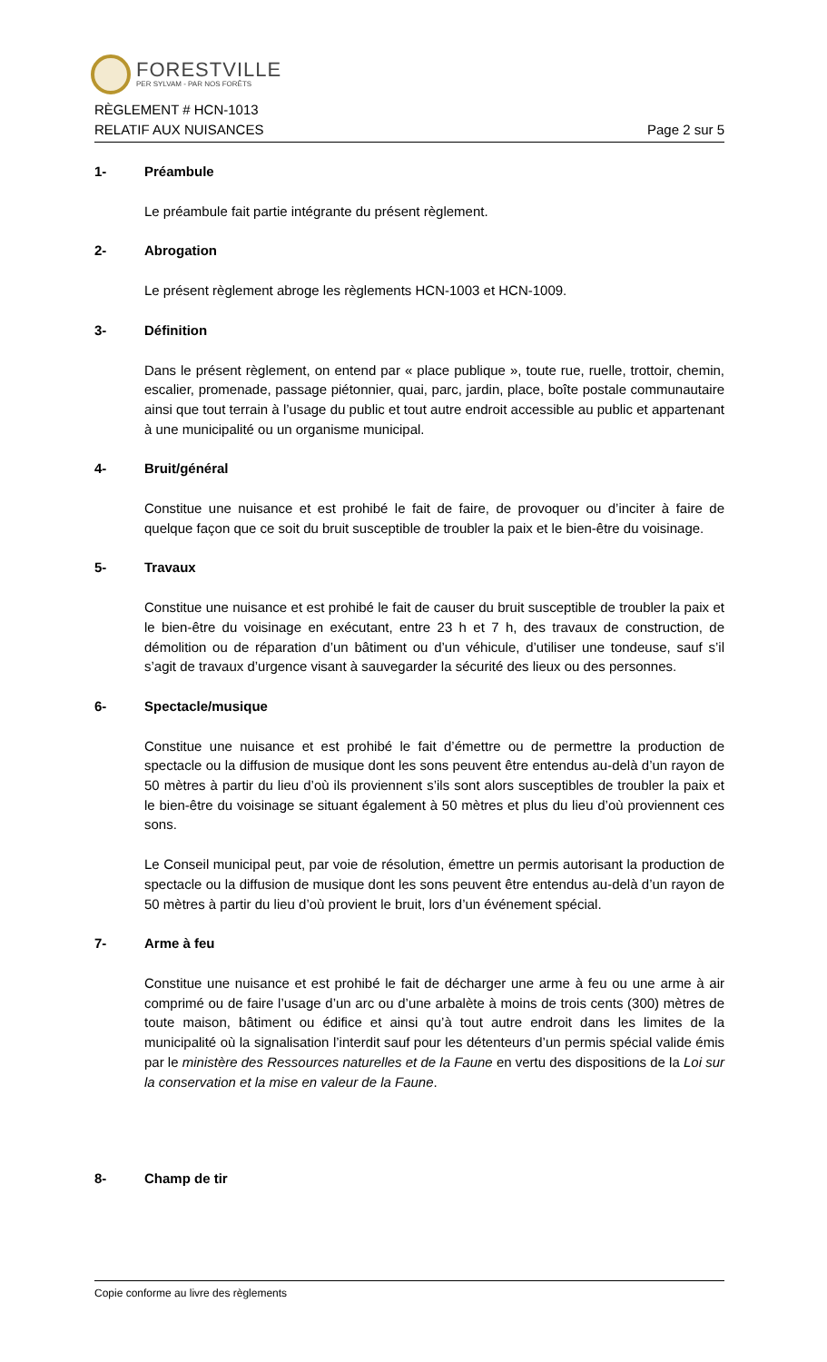FORESTVILLE
PER SYLVAM - PAR NOS FORÊTS
RÈGLEMENT # HCN-1013
RELATIF AUX NUISANCES Page 2 sur 5
1- Préambule
Le préambule fait partie intégrante du présent règlement.
2- Abrogation
Le présent règlement abroge les règlements HCN-1003 et HCN-1009.
3- Définition
Dans le présent règlement, on entend par « place publique », toute rue, ruelle, trottoir, chemin, escalier, promenade, passage piétonnier, quai, parc, jardin, place, boîte postale communautaire ainsi que tout terrain à l’usage du public et tout autre endroit accessible au public et appartenant à une municipalité ou un organisme municipal.
4- Bruit/général
Constitue une nuisance et est prohibé le fait de faire, de provoquer ou d’inciter à faire de quelque façon que ce soit du bruit susceptible de troubler la paix et le bien-être du voisinage.
5- Travaux
Constitue une nuisance et est prohibé le fait de causer du bruit susceptible de troubler la paix et le bien-être du voisinage en exécutant, entre 23 h et 7 h, des travaux de construction, de démolition ou de réparation d’un bâtiment ou d’un véhicule, d’utiliser une tondeuse, sauf s’il s’agit de travaux d’urgence visant à sauvegarder la sécurité des lieux ou des personnes.
6- Spectacle/musique
Constitue une nuisance et est prohibé le fait d’émettre ou de permettre la production de spectacle ou la diffusion de musique dont les sons peuvent être entendus au-delà d’un rayon de 50 mètres à partir du lieu d’où ils proviennent s’ils sont alors susceptibles de troubler la paix et le bien-être du voisinage se situant également à 50 mètres et plus du lieu d’où proviennent ces sons.
Le Conseil municipal peut, par voie de résolution, émettre un permis autorisant la production de spectacle ou la diffusion de musique dont les sons peuvent être entendus au-delà d’un rayon de 50 mètres à partir du lieu d’où provient le bruit, lors d’un événement spécial.
7- Arme à feu
Constitue une nuisance et est prohibé le fait de décharger une arme à feu ou une arme à air comprimé ou de faire l’usage d’un arc ou d’une arbalète à moins de trois cents (300) mètres de toute maison, bâtiment ou édifice et ainsi qu’à tout autre endroit dans les limites de la municipalité où la signalisation l’interdit sauf pour les détenteurs d’un permis spécial valide émis par le ministère des Ressources naturelles et de la Faune en vertu des dispositions de la Loi sur la conservation et la mise en valeur de la Faune.
8- Champ de tir
Copie conforme au livre des règlements